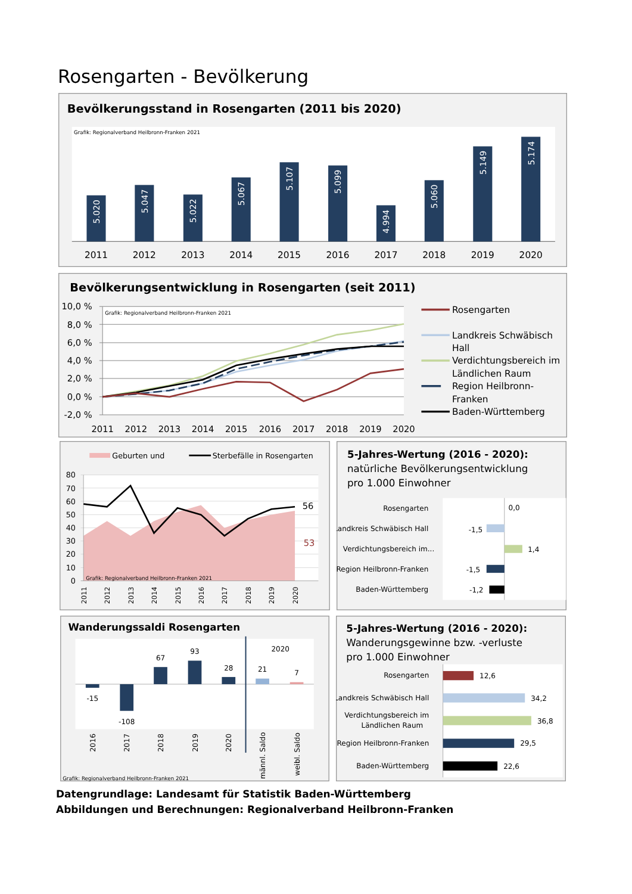Rosengarten - Bevölkerung
Bevölkerungsstand in Rosengarten (2011 bis 2020)
Grafik: Regionalverband Heilbronn-Franken 2021
5.020
5.047
5.022
5.067
5.107
5.099
4.994
5.060
5.149
5.174
2011
2012
2013
2014
2015
2016
2017
2018
2019
2020
Bevölkerungsentwicklung in Rosengarten (seit 2011)
Grafik: Regionalverband Heilbronn-Franken 2021
10,0 %
8,0 %
6,0 %
4,0 %
2,0 %
0,0 %
-2,0 %
2011
2012
2013
2014
2015
2016
2017
2018
2019
2020
Rosengarten
Landkreis Schwäbisch
Hall
Verdichtungsbereich im
Ländlichen Raum
Region Heilbronn-
Franken
Baden-Württemberg
Geburten und
Sterbefälle in Rosengarten
80
70
60
50
40
30
20
10
0
Grafik: Regionalverband Heilbronn-Franken 2021
56
53
2011
2012
2013
2014
2015
2016
2017
2018
2019
2020
5-Jahres-Wertung (2016 - 2020):
natürliche Bevölkerungsentwicklung
pro 1.000 Einwohner
Rosengarten
Landkreis Schwäbisch Hall
Verdichtungsbereich im...
Region Heilbronn-Franken
Baden-Württemberg
0,0
-1,5
1,4
-1,5
-1,2
Wanderungssaldi Rosengarten
-15
-108
67
93
28
2020
21
7
2016
2017
2018
2019
2020
männl. Saldo
weibl. Saldo
Grafik: Regionalverband Heilbronn-Franken 2021
5-Jahres-Wertung (2016 - 2020):
Wanderungsgewinne bzw. -verluste
pro 1.000 Einwohner
Rosengarten
Landkreis Schwäbisch Hall
Verdichtungsbereich im
Ländlichen Raum
Region Heilbronn-Franken
Baden-Württemberg
12,6
34,2
36,8
29,5
22,6
Datengrundlage: Landesamt für Statistik Baden-Württemberg
Abbildungen und Berechnungen: Regionalverband Heilbronn-Franken